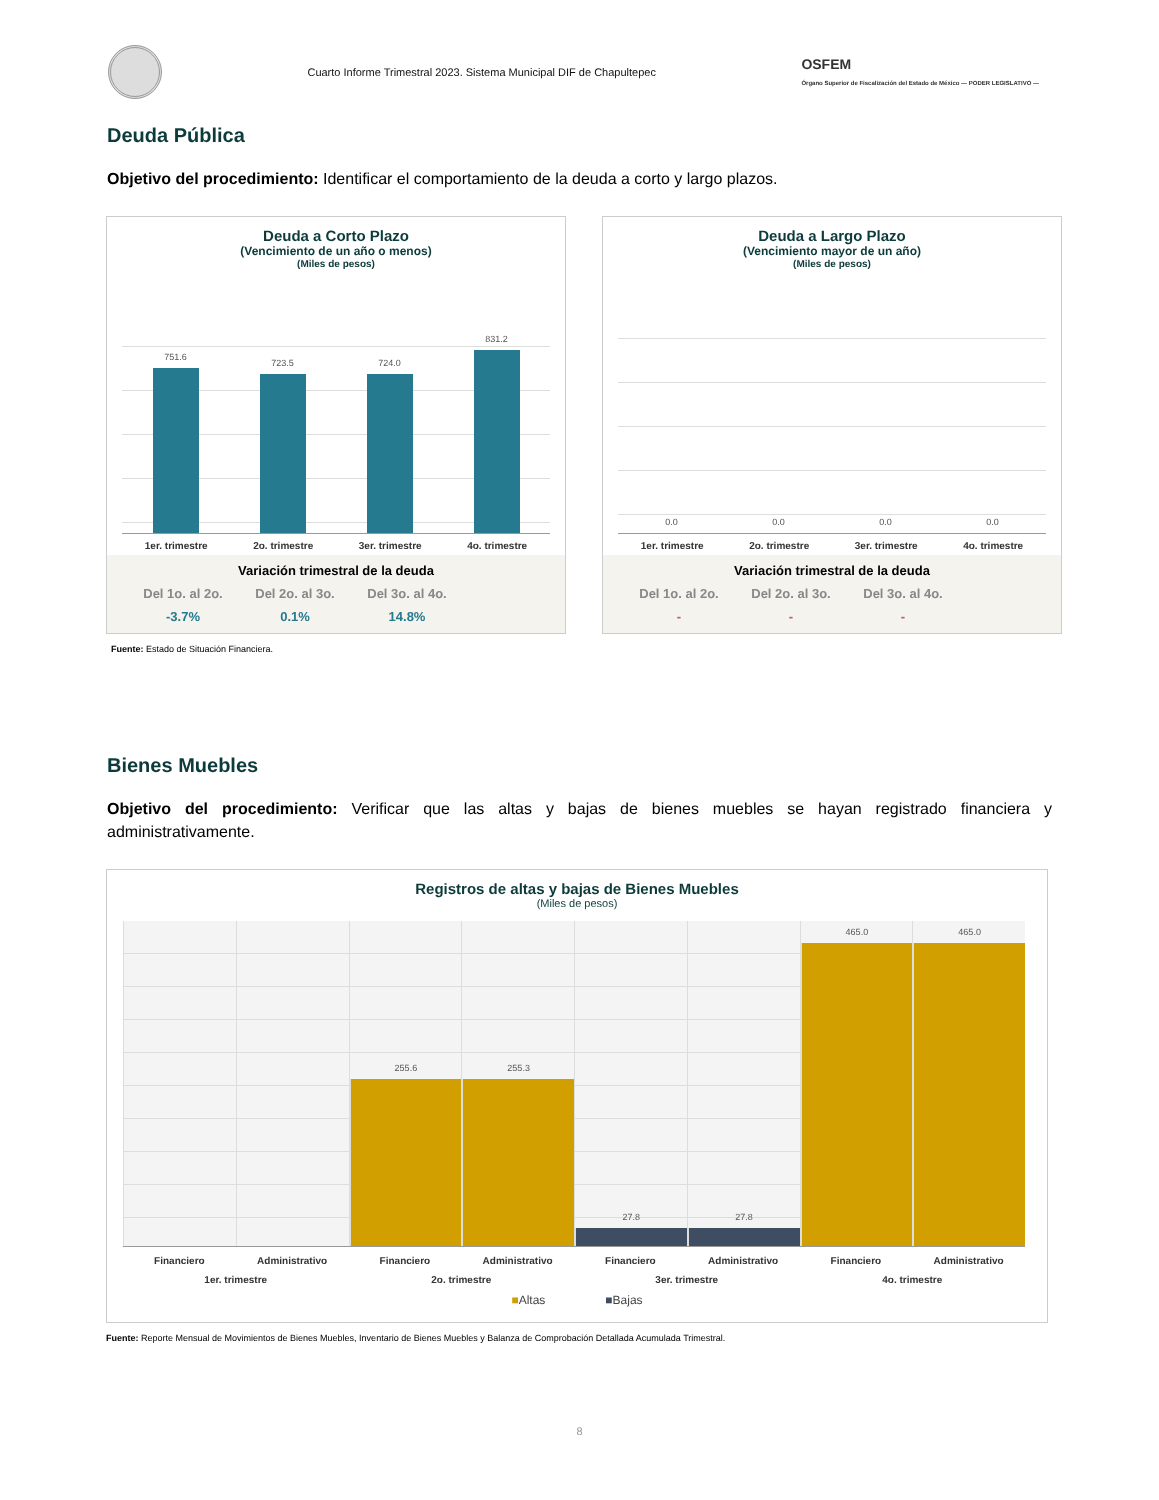Cuarto Informe Trimestral 2023. Sistema Municipal DIF de Chapultepec
OSFEM
Órgano Superior de Fiscalización del Estado de México — PODER LEGISLATIVO —
Deuda Pública
Objetivo del procedimiento: Identificar el comportamiento de la deuda a corto y largo plazos.
Deuda a Corto Plazo
(Vencimiento de un año o menos)
(Miles de pesos)
751.6
723.5
724.0
831.2
1er. trimestre 2o. trimestre 3er. trimestre 4o. trimestre
Variación trimestral de la deuda
Del 1o. al 2o. Del 2o. al 3o. Del 3o. al 4o. -3.7% 0.1% 14.8%
Deuda a Largo Plazo
(Vencimiento mayor de un año)
(Miles de pesos)
0.0
0.0
0.0
0.0
1er. trimestre 2o. trimestre 3er. trimestre 4o. trimestre
Variación trimestral de la deuda
Del 1o. al 2o. Del 2o. al 3o. Del 3o. al 4o. - - -
Fuente: Estado de Situación Financiera.
Bienes Muebles
Objetivo del procedimiento: Verificar que las altas y bajas de bienes muebles se hayan registrado financiera y administrativamente.
Registros de altas y bajas de Bienes Muebles
(Miles de pesos)
255.6
255.3
27.8
27.8
465.0
465.0
Financiero Administrativo Financiero Administrativo Financiero Administrativo Financiero Administrativo
1er. trimestre 2o. trimestre 3er. trimestre 4o. trimestre
■Altas ■Bajas
Fuente: Reporte Mensual de Movimientos de Bienes Muebles, Inventario de Bienes Muebles y Balanza de Comprobación Detallada Acumulada Trimestral.
8